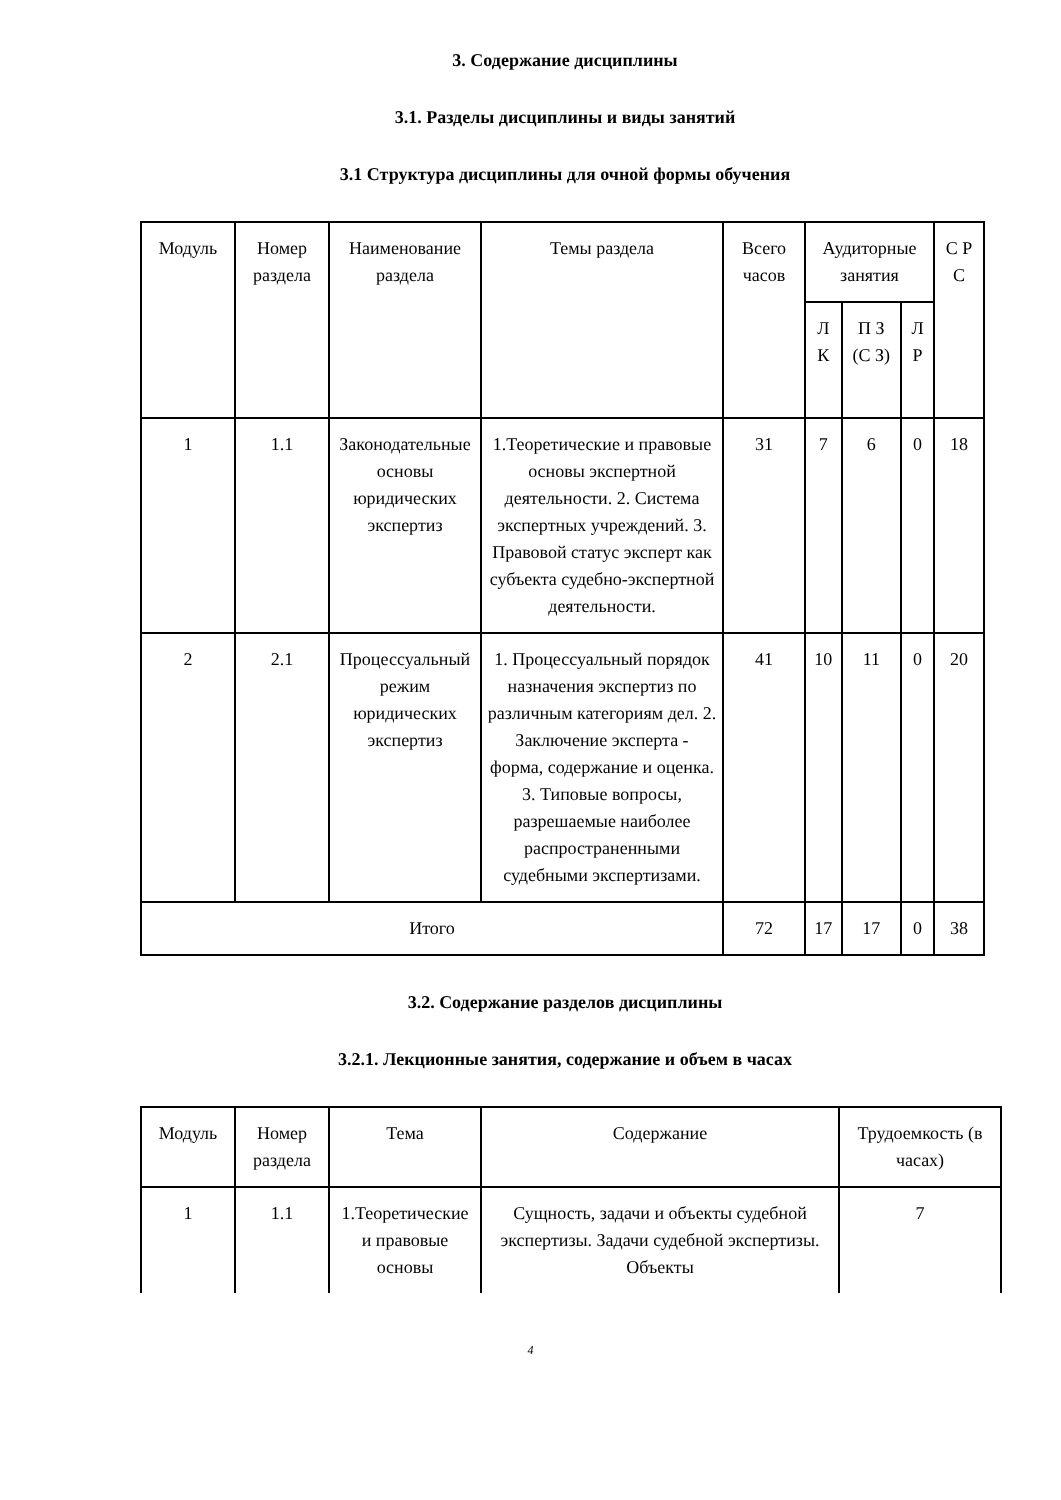3. Содержание дисциплины
3.1. Разделы дисциплины и виды занятий
3.1 Структура дисциплины для очной формы обучения
| Модуль | Номер раздела | Наименование раздела | Темы раздела | Всего часов | Аудиторные занятия | | | С Р С |
| --- | --- | --- | --- | --- | --- | --- | --- | --- |
| | | | | | Л К | П З (С З) | Л Р | |
| 1 | 1.1 | Законодательные основы юридических экспертиз | 1.Теоретические и правовые основы экспертной деятельности. 2. Система экспертных учреждений. 3. Правовой статус эксперт как субъекта судебно-экспертной деятельности. | 31 | 7 | 6 | 0 | 18 |
| 2 | 2.1 | Процессуальный режим юридических экспертиз | 1. Процессуальный порядок назначения экспертиз по различным категориям дел. 2. Заключение эксперта - форма, содержание и оценка. 3. Типовые вопросы, разрешаемые наиболее распространенными судебными экспертизами. | 41 | 10 | 11 | 0 | 20 |
| Итого | | | | 72 | 17 | 17 | 0 | 38 |
3.2. Содержание разделов дисциплины
3.2.1. Лекционные занятия, содержание и объем в часах
| Модуль | Номер раздела | Тема | Содержание | Трудоемкость (в часах) |
| --- | --- | --- | --- | --- |
| 1 | 1.1 | 1.Теоретические и правовые основы | Сущность, задачи и объекты судебной экспертизы. Задачи судебной экспертизы. Объекты | 7 |
4